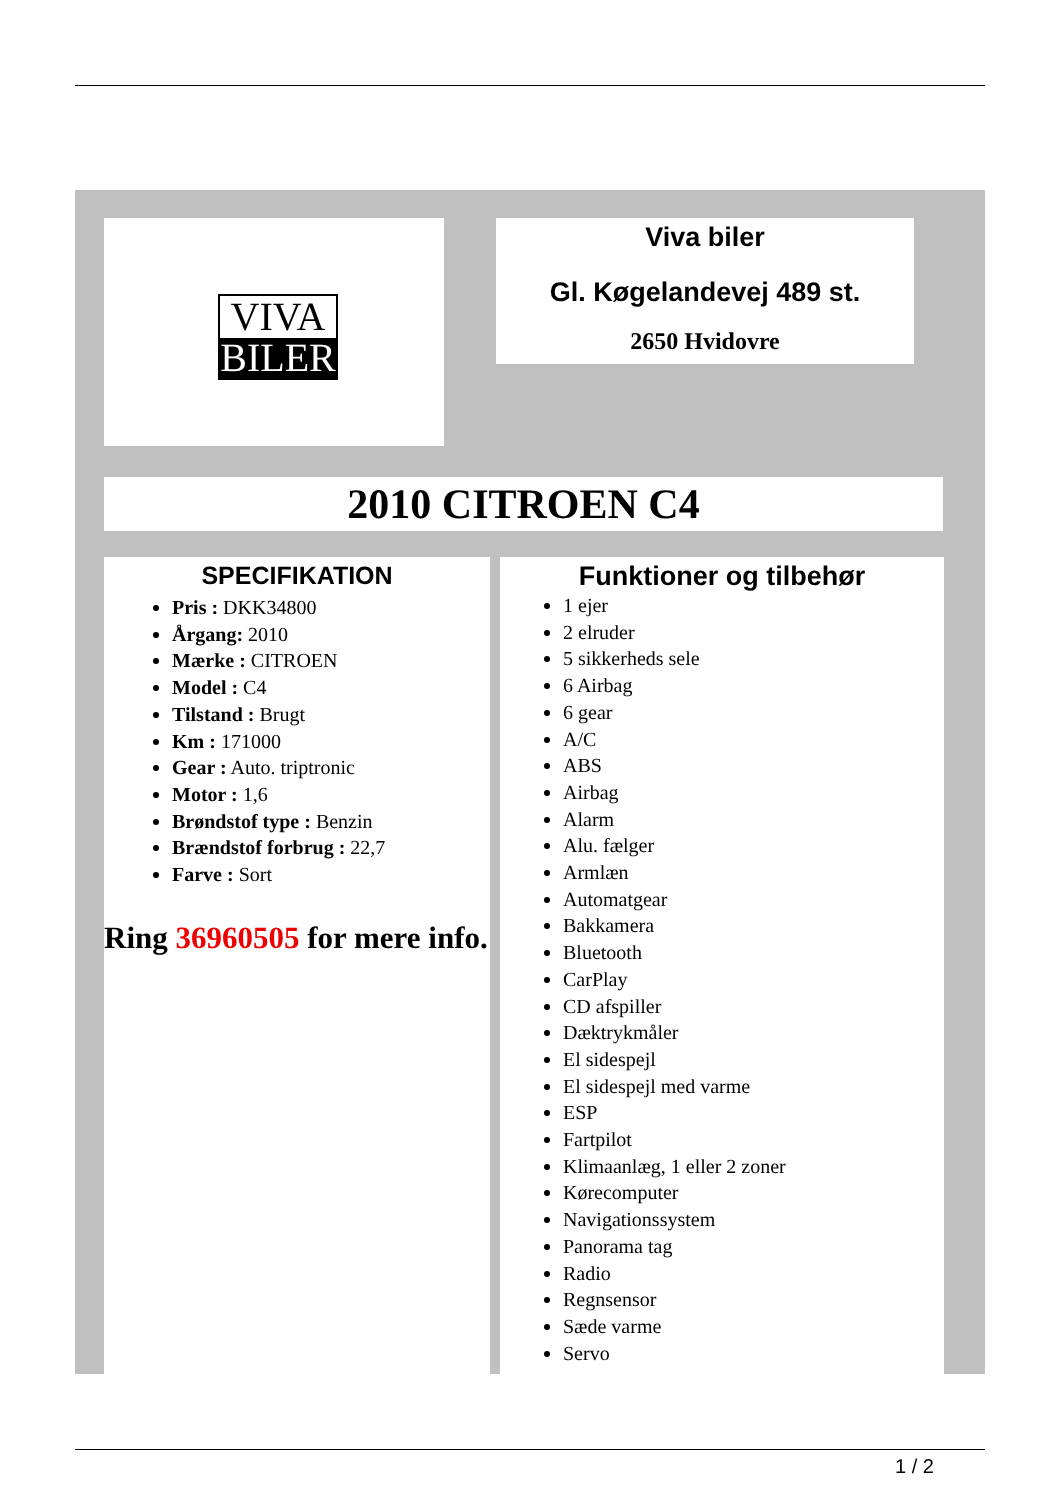VIVA
BILER
Viva biler
Gl. Køgelandevej 489 st.
2650 Hvidovre
2010 CITROEN C4
SPECIFIKATION
Pris : DKK34800
Årgang: 2010
Mærke : CITROEN
Model : C4
Tilstand : Brugt
Km : 171000
Gear : Auto. triptronic
Motor : 1,6
Brøndstof type : Benzin
Brændstof forbrug : 22,7
Farve : Sort
Ring 36960505 for mere info.
Funktioner og tilbehør
1 ejer
2 elruder
5 sikkerheds sele
6 Airbag
6 gear
A/C
ABS
Airbag
Alarm
Alu. fælger
Armlæn
Automatgear
Bakkamera
Bluetooth
CarPlay
CD afspiller
Dæktrykmåler
El sidespejl
El sidespejl med varme
ESP
Fartpilot
Klimaanlæg, 1 eller 2 zoner
Kørecomputer
Navigationssystem
Panorama tag
Radio
Regnsensor
Sæde varme
Servo
1 / 2